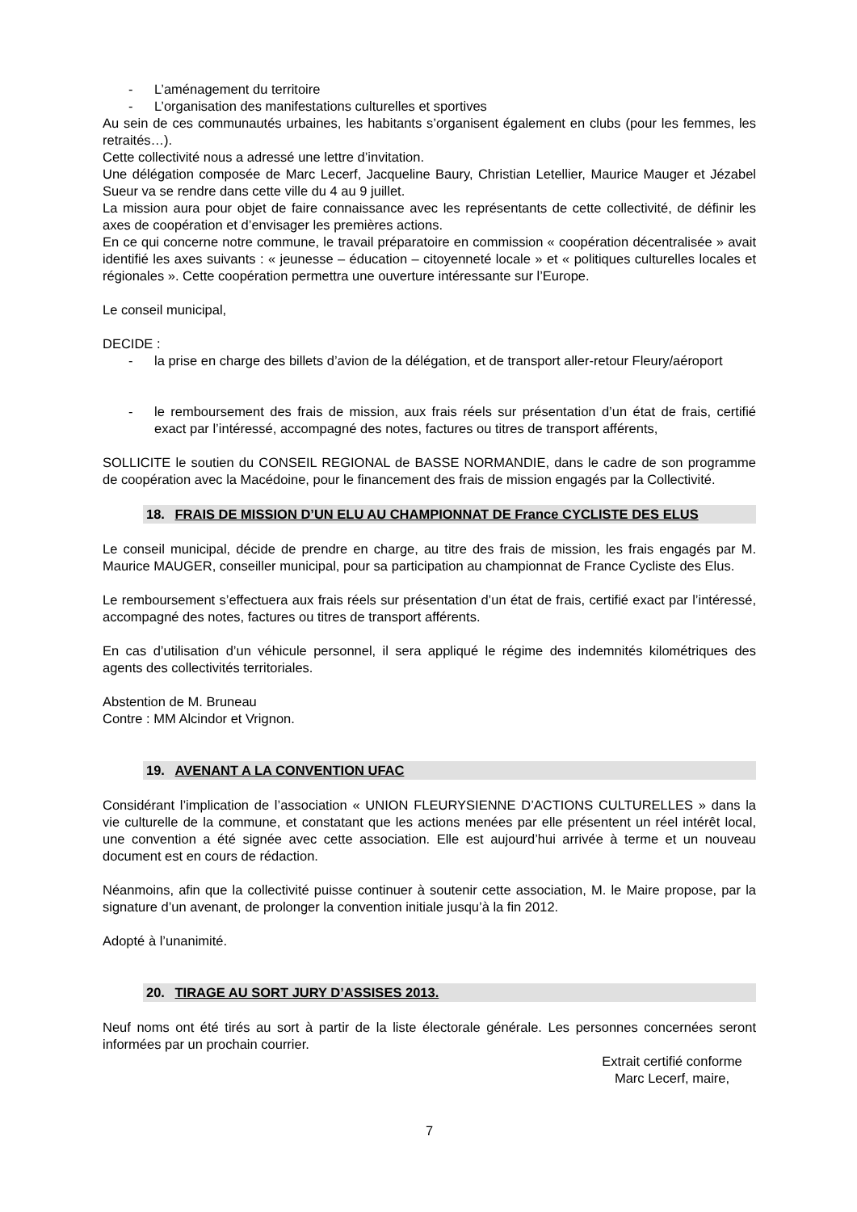- L’aménagement du territoire
- L’organisation des manifestations culturelles et sportives
Au sein de ces communautés urbaines, les habitants s’organisent également en clubs (pour les femmes, les retraités…).
Cette collectivité nous a adressé une lettre d’invitation.
Une délégation composée de Marc Lecerf, Jacqueline Baury, Christian Letellier, Maurice Mauger et Jézabel Sueur va se rendre dans cette ville du 4 au 9 juillet.
La mission aura pour objet de faire connaissance avec les représentants de cette collectivité, de définir les axes de coopération et d’envisager les premières actions.
En ce qui concerne notre commune, le travail préparatoire en commission « coopération décentralisée » avait identifié les axes suivants : « jeunesse – éducation – citoyenneté locale » et « politiques culturelles locales et régionales ». Cette coopération permettra une ouverture intéressante sur l’Europe.
Le conseil municipal,
DECIDE :
- la prise en charge des billets d’avion de la délégation, et de transport aller-retour Fleury/aéroport
- le remboursement des frais de mission, aux frais réels sur présentation d’un état de frais, certifié exact par l’intéressé, accompagné des notes, factures ou titres de transport afférents,
SOLLICITE le soutien du CONSEIL REGIONAL de BASSE NORMANDIE, dans le cadre de son programme de coopération avec la Macédoine, pour le financement des frais de mission engagés par la Collectivité.
18. FRAIS DE MISSION D’UN ELU AU CHAMPIONNAT DE France CYCLISTE DES ELUS
Le conseil municipal, décide de prendre en charge, au titre des frais de mission, les frais engagés par M. Maurice MAUGER, conseiller municipal, pour sa participation au championnat de France Cycliste des Elus.
Le remboursement s’effectuera aux frais réels sur présentation d’un état de frais, certifié exact par l’intéressé, accompagné des notes, factures ou titres de transport afférents.
En cas d’utilisation d’un véhicule personnel, il sera appliqué le régime des indemnités kilométriques des agents des collectivités territoriales.
Abstention de M. Bruneau
Contre : MM Alcindor et Vrignon.
19. AVENANT A LA CONVENTION UFAC
Considérant l’implication de l’association « UNION FLEURYSIENNE D’ACTIONS CULTURELLES » dans la vie culturelle de la commune, et constatant que les actions menées par elle présentent un réel intérêt local, une convention a été signée avec cette association. Elle est aujourd’hui arrivée à terme et un nouveau document est en cours de rédaction.
Néanmoins, afin que la collectivité puisse continuer à soutenir cette association, M. le Maire propose, par la signature d’un avenant, de prolonger la convention initiale jusqu’à la fin 2012.
Adopté à l’unanimité.
20. TIRAGE AU SORT JURY D’ASSISES 2013.
Neuf noms ont été tirés au sort à partir de la liste électorale générale. Les personnes concernées seront informées par un prochain courrier.
Extrait certifié conforme
Marc Lecerf, maire,
7